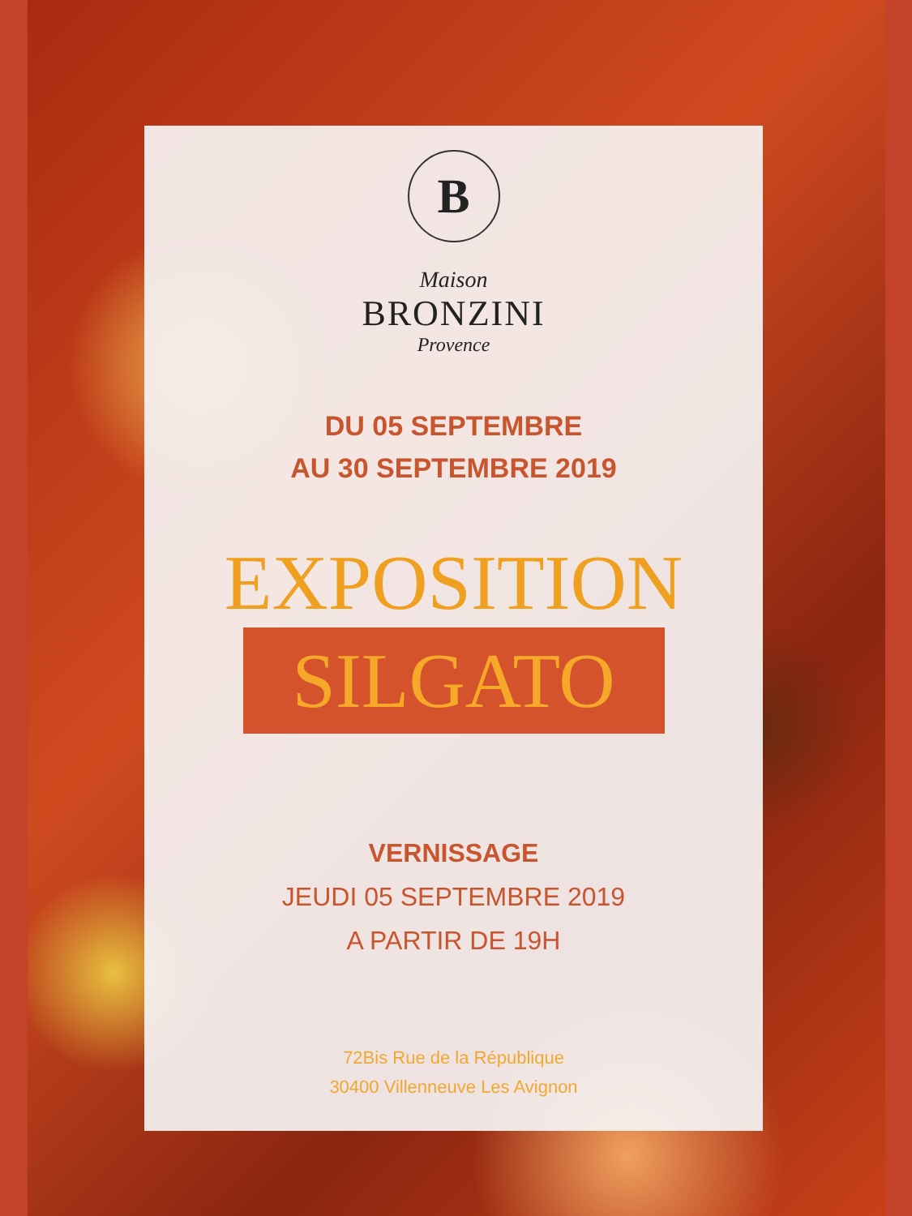B
Maison
BRONZINI
Provence
DU 05 SEPTEMBRE
AU 30 SEPTEMBRE 2019
EXPOSITION
SILGATO
VERNISSAGE
JEUDI 05 SEPTEMBRE 2019
A PARTIR DE 19H
72Bis Rue de la République
30400 Villenneuve Les Avignon